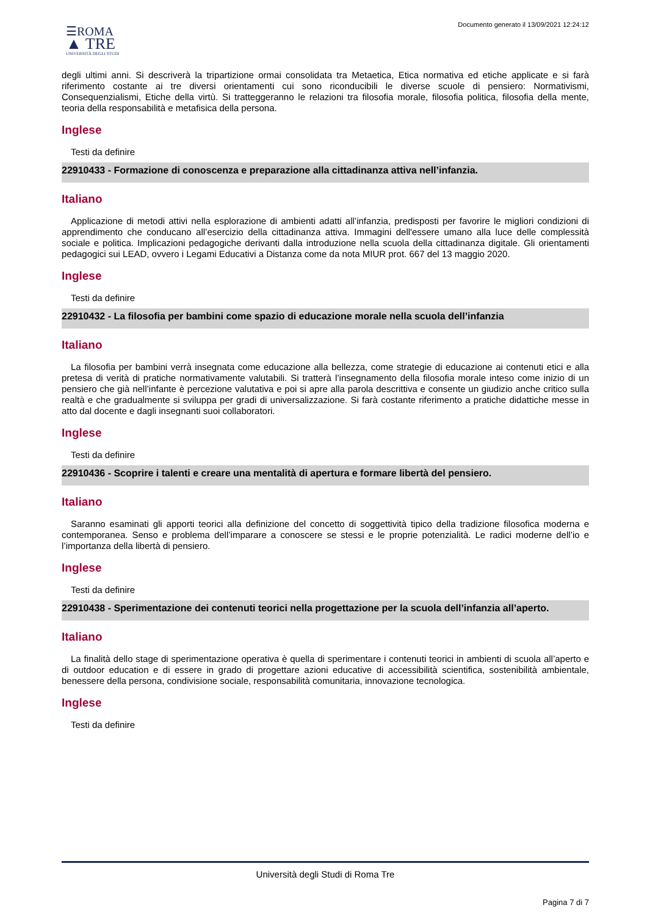☰ROMA
▲ TRE
UNIVERSITÀ DEGLI STUDI
Documento generato il 13/09/2021 12:24:12
degli ultimi anni. Si descriverà la tripartizione ormai consolidata tra Metaetica, Etica normativa ed etiche applicate e si farà riferimento costante ai tre diversi orientamenti cui sono riconducibili le diverse scuole di pensiero: Normativismi, Consequenzialismi, Etiche della virtù. Si tratteggeranno le relazioni tra filosofia morale, filosofia politica, filosofia della mente, teoria della responsabilità e metafisica della persona.
Inglese
Testi da definire
22910433 - Formazione di conoscenza e preparazione alla cittadinanza attiva nell’infanzia.
Italiano
Applicazione di metodi attivi nella esplorazione di ambienti adatti all’infanzia, predisposti per favorire le migliori condizioni di apprendimento che conducano all’esercizio della cittadinanza attiva. Immagini dell'essere umano alla luce delle complessità sociale e politica. Implicazioni pedagogiche derivanti dalla introduzione nella scuola della cittadinanza digitale. Gli orientamenti pedagogici sui LEAD, ovvero i Legami Educativi a Distanza come da nota MIUR prot. 667 del 13 maggio 2020.
Inglese
Testi da definire
22910432 - La filosofia per bambini come spazio di educazione morale nella scuola dell’infanzia
Italiano
La filosofia per bambini verrà insegnata come educazione alla bellezza, come strategie di educazione ai contenuti etici e alla pretesa di verità di pratiche normativamente valutabili. Si tratterà l’insegnamento della filosofia morale inteso come inizio di un pensiero che già nell’infante è percezione valutativa e poi si apre alla parola descrittiva e consente un giudizio anche critico sulla realtà e che gradualmente si sviluppa per gradi di universalizzazione. Si farà costante riferimento a pratiche didattiche messe in atto dal docente e dagli insegnanti suoi collaboratori.
Inglese
Testi da definire
22910436 - Scoprire i talenti e creare una mentalità di apertura e formare libertà del pensiero.
Italiano
Saranno esaminati gli apporti teorici alla definizione del concetto di soggettività tipico della tradizione filosofica moderna e contemporanea. Senso e problema dell’imparare a conoscere se stessi e le proprie potenzialità. Le radici moderne dell’io e l’importanza della libertà di pensiero.
Inglese
Testi da definire
22910438 - Sperimentazione dei contenuti teorici nella progettazione per la scuola dell’infanzia all’aperto.
Italiano
La finalità dello stage di sperimentazione operativa è quella di sperimentare i contenuti teorici in ambienti di scuola all’aperto e di outdoor education e di essere in grado di progettare azioni educative di accessibilità scientifica, sostenibilità ambientale, benessere della persona, condivisione sociale, responsabilità comunitaria, innovazione tecnologica.
Inglese
Testi da definire
Università degli Studi di Roma Tre
Pagina 7 di 7